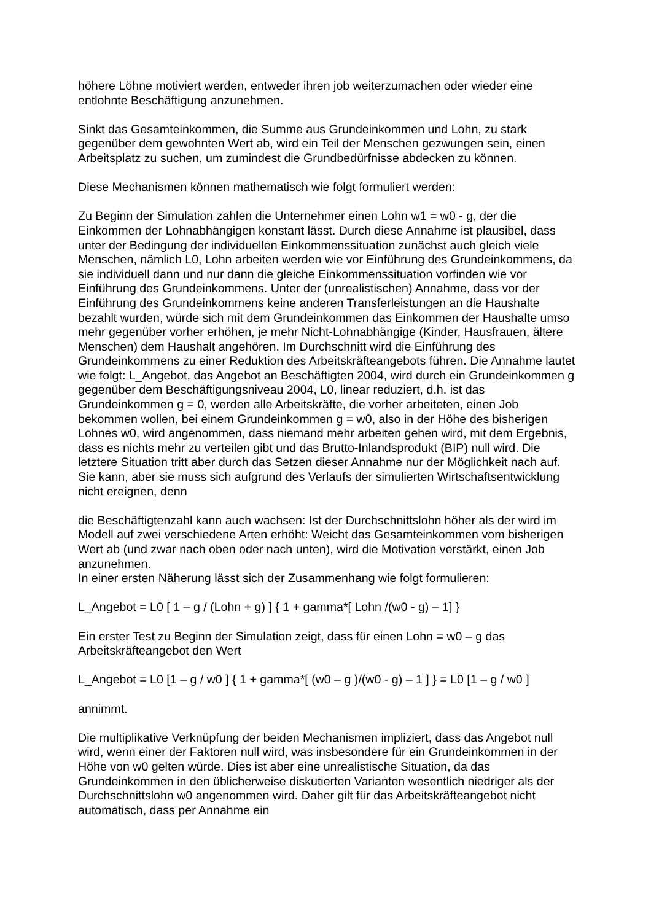höhere Löhne motiviert werden, entweder ihren job weiterzumachen oder wieder eine entlohnte Beschäftigung anzunehmen.
Sinkt das Gesamteinkommen, die Summe aus Grundeinkommen und Lohn, zu stark gegenüber dem gewohnten Wert ab, wird ein Teil der Menschen gezwungen sein, einen Arbeitsplatz zu suchen, um zumindest die Grundbedürfnisse abdecken zu können.
Diese Mechanismen können mathematisch wie folgt formuliert werden:
Zu Beginn der Simulation zahlen die Unternehmer einen Lohn w1 = w0 - g, der die Einkommen der Lohnabhängigen konstant lässt. Durch diese Annahme ist plausibel, dass unter der Bedingung der individuellen Einkommenssituation zunächst auch gleich viele Menschen, nämlich L0, Lohn arbeiten werden wie vor Einführung des Grundeinkommens, da sie individuell dann und nur dann die gleiche Einkommenssituation vorfinden wie vor Einführung des Grundeinkommens. Unter der (unrealistischen) Annahme, dass vor der Einführung des Grundeinkommens keine anderen Transferleistungen an die Haushalte bezahlt wurden, würde sich mit dem Grundeinkommen das Einkommen der Haushalte umso mehr gegenüber vorher erhöhen, je mehr Nicht-Lohnabhängige (Kinder, Hausfrauen, ältere Menschen) dem Haushalt angehören. Im Durchschnitt wird die Einführung des Grundeinkommens zu einer Reduktion des Arbeitskräfteangebots führen. Die Annahme lautet wie folgt: L_Angebot, das Angebot an Beschäftigten 2004, wird durch ein Grundeinkommen g gegenüber dem Beschäftigungsniveau 2004, L0, linear reduziert, d.h. ist das Grundeinkommen g = 0, werden alle Arbeitskräfte, die vorher arbeiteten, einen Job bekommen wollen, bei einem Grundeinkommen g = w0, also in der Höhe des bisherigen Lohnes w0, wird angenommen, dass niemand mehr arbeiten gehen wird, mit dem Ergebnis, dass es nichts mehr zu verteilen gibt und das Brutto-Inlandsprodukt (BIP) null wird. Die letztere Situation tritt aber durch das Setzen dieser Annahme nur der Möglichkeit nach auf. Sie kann, aber sie muss sich aufgrund des Verlaufs der simulierten Wirtschaftsentwicklung nicht ereignen, denn
die Beschäftigtenzahl kann auch wachsen: Ist der Durchschnittslohn höher als der wird im Modell auf zwei verschiedene Arten erhöht: Weicht das Gesamteinkommen vom bisherigen Wert ab (und zwar nach oben oder nach unten), wird die Motivation verstärkt, einen Job anzunehmen.
In einer ersten Näherung lässt sich der Zusammenhang wie folgt formulieren:
L_Angebot = L0 [ 1 – g / (Lohn + g) ] { 1 + gamma*[ Lohn /(w0 - g) – 1] }
Ein erster Test zu Beginn der Simulation zeigt, dass für einen Lohn = w0 – g das Arbeitskräfteangebot den Wert
L_Angebot = L0 [1 – g / w0 ] { 1 + gamma*[ (w0 – g )/(w0 - g) – 1 ] } = L0 [1 – g / w0 ]
annimmt.
Die multiplikative Verknüpfung der beiden Mechanismen impliziert, dass das Angebot null wird, wenn einer der Faktoren null wird, was insbesondere für ein Grundeinkommen in der Höhe von w0 gelten würde. Dies ist aber eine unrealistische Situation, da das Grundeinkommen in den üblicherweise diskutierten Varianten wesentlich niedriger als der Durchschnittslohn w0 angenommen wird. Daher gilt für das Arbeitskräfteangebot nicht automatisch, dass per Annahme ein